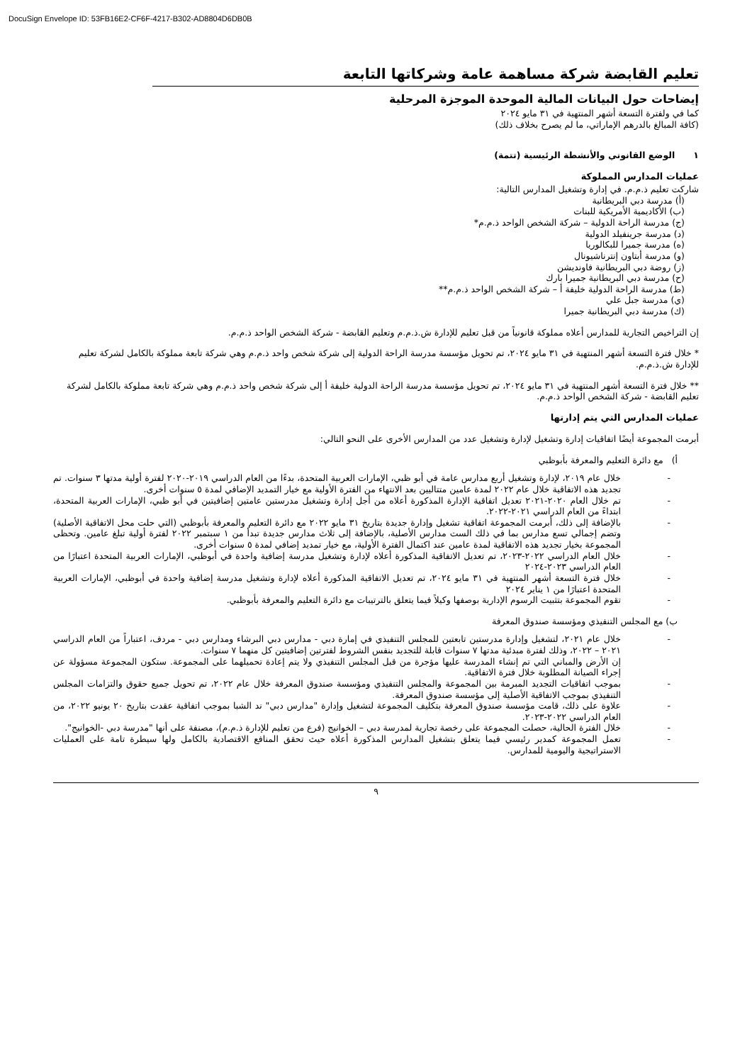DocuSign Envelope ID: 53FB16E2-CF6F-4217-B302-AD8804D6DB0B
تعليم القابضة شركة مساهمة عامة وشركاتها التابعة
إيضاحات حول البيانات المالية الموحدة الموجزة المرحلية
كما في ولفترة التسعة أشهر المنتهية في ٣١ مايو ٢٠٢٤
(كافة المبالغ بالدرهم الإماراتي، ما لم يصرح بخلاف ذلك)
١ الوضع القانوني والأنشطة الرئيسية (تتمة)
عمليات المدارس المملوكة
شاركت تعليم ذ.م.م. في إدارة وتشغيل المدارس التالية:
(أ) مدرسة دبي البريطانية
(ب) الأكاديمية الأمريكية للبنات
(ج) مدرسة الراحة الدولية – شركة الشخص الواحد ذ.م.م*
(د) مدرسة جرينفيلد الدولية
(ه) مدرسة جميرا للبكالوريا
(و) مدرسة أبتاون إنترناشيونال
(ز) روضة دبي البريطانية فاونديشن
(ح) مدرسة دبي البريطانية جميرا بارك
(ط) مدرسة الراحة الدولية خليفة أ – شركة الشخص الواحد ذ.م.م**
(ي) مدرسة جبل علي
(ك) مدرسة دبي البريطانية جميرا
إن التراخيص التجارية للمدارس أعلاه مملوكة قانونياً من قبل تعليم للإدارة ش.ذ.م.م وتعليم القابضة - شركة الشخص الواحد ذ.م.م.
* خلال فترة التسعة أشهر المنتهية في ٣١ مايو ٢٠٢٤، تم تحويل مؤسسة مدرسة الراحة الدولية إلى شركة شخص واحد ذ.م.م وهي شركة تابعة مملوكة بالكامل لشركة تعليم للإدارة ش.ذ.م.م.
** خلال فترة التسعة أشهر المنتهية في ٣١ مايو ٢٠٢٤، تم تحويل مؤسسة مدرسة الراحة الدولية خليفة أ إلى شركة شخص واحد ذ.م.م وهي شركة تابعة مملوكة بالكامل لشركة تعليم القابضة - شركة الشخص الواحد ذ.م.م.
عمليات المدارس التي يتم إدارتها
أبرمت المجموعة أيضًا اتفاقيات إدارة وتشغيل لإدارة وتشغيل عدد من المدارس الأخرى على النحو التالي:
أ) مع دائرة التعليم والمعرفة بأبوظبي
- خلال عام ٢٠١٩، لإدارة وتشغيل أربع مدارس عامة في أبو ظبي، الإمارات العربية المتحدة، بدءًا من العام الدراسي ٢٠١٩-٢٠٢٠ لفترة أولية مدتها ٣ سنوات. تم تجديد هذه الاتفاقية خلال عام ٢٠٢٢ لمدة عامين متتاليين بعد الانتهاء من الفترة الأولية مع خيار التمديد الإضافي لمدة ٥ سنوات أخرى.
- تم خلال العام ٢٠٢٠-٢٠٢١ تعديل اتفاقية الإدارة المذكورة أعلاه من أجل إدارة وتشغيل مدرستين عامتين إضافيتين في أبو ظبي، الإمارات العربية المتحدة، ابتداءً من العام الدراسي ٢٠٢١-٢٠٢٢.
- بالإضافة إلى ذلك، أبرمت المجموعة اتفاقية تشغيل وإدارة جديدة بتاريخ ٣١ مايو ٢٠٢٢ مع دائرة التعليم والمعرفة بأبوظبي (التي حلت محل الاتفاقية الأصلية) وتضم إجمالي تسع مدارس بما في ذلك الست مدارس الأصلية، بالإضافة إلى ثلاث مدارس جديدة تبدأ من ١ سبتمبر ٢٠٢٢ لفترة أولية تبلغ عامين. وتحظى المجموعة بخيار تجديد هذه الاتفاقية لمدة عامين عند اكتمال الفترة الأولية، مع خيار تمديد إضافي لمدة ٥ سنوات أخرى.
- خلال العام الدراسي ٢٠٢٢-٢٠٢٣، تم تعديل الاتفاقية المذكورة أعلاه لإدارة وتشغيل مدرسة إضافية واحدة في أبوظبي، الإمارات العربية المتحدة اعتبارًا من العام الدراسي ٢٠٢٣-٢٠٢٤
- خلال فترة التسعة أشهر المنتهية في ٣١ مايو ٢٠٢٤، تم تعديل الاتفاقية المذكورة أعلاه لإدارة وتشغيل مدرسة إضافية واحدة في أبوظبي، الإمارات العربية المتحدة اعتبارًا من ١ يناير ٢٠٢٤
- تقوم المجموعة بتثبيت الرسوم الإدارية بوصفها وكيلاً فيما يتعلق بالترتيبات مع دائرة التعليم والمعرفة بأبوظبي.
ب) مع المجلس التنفيذي ومؤسسة صندوق المعرفة
- خلال عام ٢٠٢١، لتشغيل وإدارة مدرستين تابعتين للمجلس التنفيذي في إمارة دبي - مدارس دبي البرشاء ومدارس دبي - مردف، اعتباراً من العام الدراسي ٢٠٢١ – ٢٠٢٢، وذلك لفترة مبدئية مدتها ٧ سنوات قابلة للتجديد بنفس الشروط لفترتين إضافيتين كل منهما ٧ سنوات.
إن الأرض والمباني التي تم إنشاء المدرسة عليها مؤجرة من قبل المجلس التنفيذي ولا يتم إعادة تحميلهما على المجموعة. ستكون المجموعة مسؤولة عن إجراء الصيانة المطلوبة خلال فترة الاتفاقية.
- بموجب اتفاقيات التجديد المبرمة بين المجموعة والمجلس التنفيذي ومؤسسة صندوق المعرفة خلال عام ٢٠٢٢، تم تحويل جميع حقوق والتزامات المجلس التنفيذي بموجب الاتفاقية الأصلية إلى مؤسسة صندوق المعرفة.
- علاوة على ذلك، قامت مؤسسة صندوق المعرفة بتكليف المجموعة لتشغيل وإدارة "مدارس دبي" ند الشبا بموجب اتفاقية عقدت بتاريخ ٢٠ يونيو ٢٠٢٢، من العام الدراسي ٢٠٢٢-٢٠٢٣.
- خلال الفترة الحالية، حصلت المجموعة على رخصة تجارية لمدرسة دبي – الخوانيج (فرع من تعليم للإدارة ذ.م.م)، مصنفة على أنها "مدرسة دبي -الخوانيج".
- تعمل المجموعة كمدير رئيسي فيما يتعلق بتشغيل المدارس المذكورة أعلاه حيث تحقق المنافع الاقتصادية بالكامل ولها سيطرة تامة على العمليات الاستراتيجية واليومية للمدارس.
٩